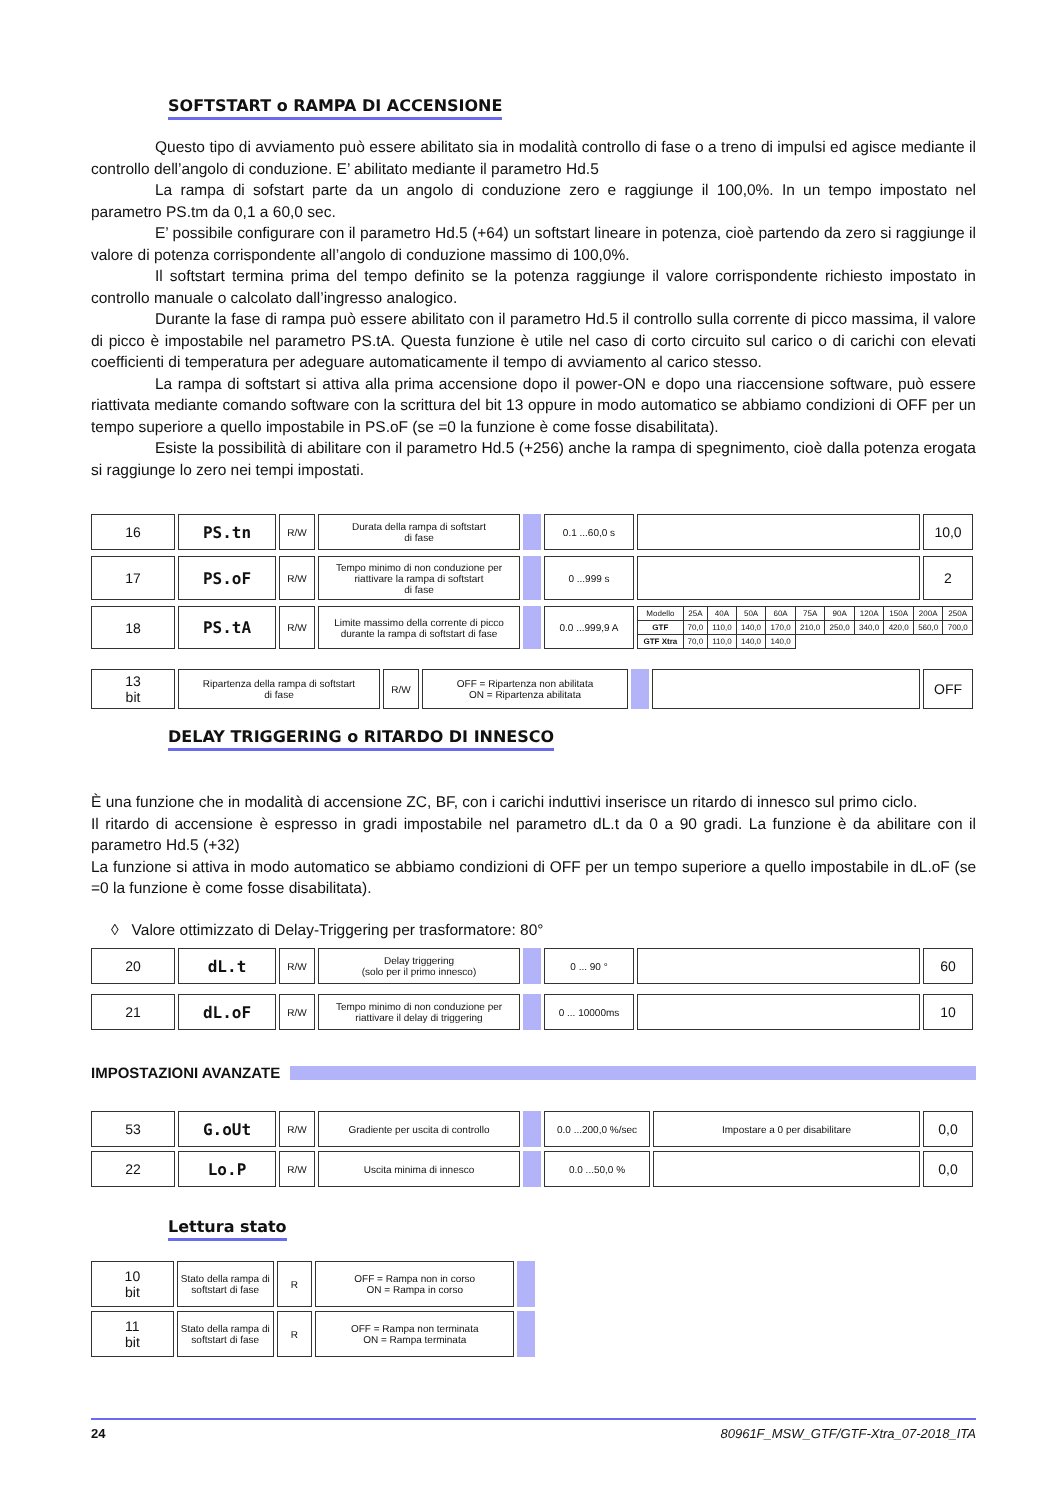SOFTSTART o RAMPA DI ACCENSIONE
Questo tipo di avviamento può essere abilitato sia in modalità controllo di fase o a treno di impulsi ed agisce mediante il controllo dell’angolo di conduzione. E’ abilitato mediante il parametro Hd.5
La rampa di sofstart parte da un angolo di conduzione zero e raggiunge il 100,0%. In un tempo impostato nel parametro PS.tm da 0,1 a 60,0 sec.
E’ possibile configurare con il parametro Hd.5 (+64) un softstart lineare in potenza, cioè partendo da zero si raggiunge il valore di potenza corrispondente all’angolo di conduzione massimo di 100,0%.
Il softstart termina prima del tempo definito se la potenza raggiunge il valore corrispondente richiesto impostato in controllo manuale o calcolato dall’ingresso analogico.
Durante la fase di rampa può essere abilitato con il parametro Hd.5 il controllo sulla corrente di picco massima, il valore di picco è impostabile nel parametro PS.tA. Questa funzione è utile nel caso di corto circuito sul carico o di carichi con elevati coefficienti di temperatura per adeguare automaticamente il tempo di avviamento al carico stesso.
La rampa di softstart si attiva alla prima accensione dopo il power-ON e dopo una riaccensione software, può essere riattivata mediante comando software con la scrittura del bit 13 oppure in modo automatico se abbiamo condizioni di OFF per un tempo superiore a quello impostabile in PS.oF (se =0 la funzione è come fosse disabilitata).
Esiste la possibilità di abilitare con il parametro Hd.5 (+256) anche la rampa di spegnimento, cioè dalla potenza erogata si raggiunge lo zero nei tempi impostati.
| 16 | PS.tn | R/W | Durata della rampa di softstart di fase | | 0.1 ...60,0 s | | 10,0 |
| 17 | PS.oF | R/W | Tempo minimo di non conduzione per riattivare la rampa di softstart di fase | | 0 ...999 s | | 2 |
| 18 | PS.tA | R/W | Limite massimo della corrente di picco durante la rampa di softstart di fase | | 0.0 ...999,9 A | / Modello / 25A / 40A / 50A / 60A / 75A / 90A / 120A / 150A / 200A / 250A / / GTF / 70,0 / 110,0 / 140,0 / 170,0 / 210,0 / 250,0 / 340,0 / 420,0 / 560,0 / 700,0 / / GTF Xtra / 70,0 / 110,0 / 140,0 / 140,0 / / / / / / / | |
| 13 bit | Ripartenza della rampa di softstart di fase | R/W | OFF = Ripartenza non abilitata ON = Ripartenza abilitata | | | OFF |
DELAY TRIGGERING o RITARDO DI INNESCO
È una funzione che in modalità di accensione ZC, BF, con i carichi induttivi inserisce un ritardo di innesco sul primo ciclo.
Il ritardo di accensione è espresso in gradi impostabile nel parametro dL.t da 0 a 90 gradi. La funzione è da abilitare con il parametro Hd.5 (+32)
La funzione si attiva in modo automatico se abbiamo condizioni di OFF per un tempo superiore a quello impostabile in dL.oF (se =0 la funzione è come fosse disabilitata).
◊ Valore ottimizzato di Delay-Triggering per trasformatore: 80°
| 20 | dL.t | R/W | Delay triggering (solo per il primo innesco) | | 0 ... 90 ° | | 60 |
| 21 | dL.oF | R/W | Tempo minimo di non conduzione per riattivare il delay di triggering | | 0 ... 10000ms | | 10 |
IMPOSTAZIONI AVANZATE
| 53 | G.oUt | R/W | Gradiente per uscita di controllo | | 0.0 ...200,0 %/sec | Impostare a 0 per disabilitare | 0,0 |
| 22 | Lo.P | R/W | Uscita minima di innesco | | 0.0 ...50,0 % | | 0,0 |
Lettura stato
| 10 bit | Stato della rampa di softstart di fase | R | OFF = Rampa non in corso ON = Rampa in corso | |
| 11 bit | Stato della rampa di softstart di fase | R | OFF = Rampa non terminata ON = Rampa terminata | |
24 80961F_MSW_GTF/GTF-Xtra_07-2018_ITA